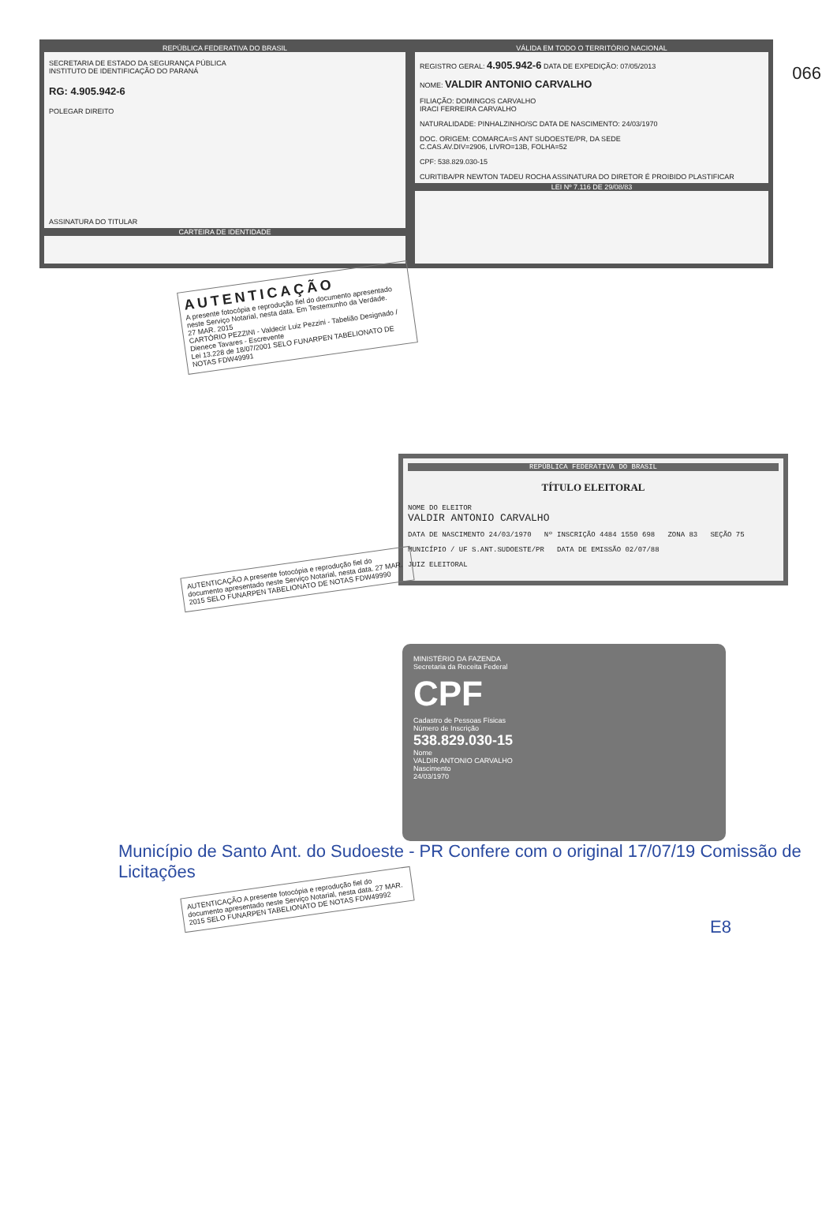066
REPÚBLICA FEDERATIVA DO BRASIL
SECRETARIA DE ESTADO DA SEGURANÇA PÚBLICA
INSTITUTO DE IDENTIFICAÇÃO DO PARANÁ
RG: 4.905.942-6
POLEGAR DIREITO
ASSINATURA DO TITULAR
CARTEIRA DE IDENTIDADE
VÁLIDA EM TODO O TERRITÓRIO NACIONAL
REGISTRO GERAL: 4.905.942-6 DATA DE EXPEDIÇÃO: 07/05/2013
NOME: VALDIR ANTONIO CARVALHO
FILIAÇÃO: DOMINGOS CARVALHO
IRACI FERREIRA CARVALHO
NATURALIDADE: PINHALZINHO/SC DATA DE NASCIMENTO: 24/03/1970
DOC. ORIGEM: COMARCA=S ANT SUDOESTE/PR, DA SEDE
C.CAS.AV.DIV=2906, LIVRO=13B, FOLHA=52
CPF: 538.829.030-15
CURITIBA/PR NEWTON TADEU ROCHA ASSINATURA DO DIRETOR É PROIBIDO PLASTIFICAR
LEI Nº 7.116 DE 29/08/83
AUTENTICAÇÃO
A presente fotocópia e reprodução fiel do documento apresentado neste Serviço Notarial, nesta data. Em Testemunho da Verdade.
27 MAR. 2015
CARTÓRIO PEZZINI - Valdecir Luiz Pezzini - Tabelião Designado / Dienece Tavares - Escrevente
Lei 13.228 de 18/07/2001 SELO FUNARPEN TABELIONATO DE NOTAS FDW49991
REPÚBLICA FEDERATIVA DO BRASIL
TÍTULO ELEITORAL
NOME DO ELEITOR
VALDIR ANTONIO CARVALHO
DATA DE NASCIMENTO 24/03/1970 Nº INSCRIÇÃO 4484 1550 698 ZONA 83 SEÇÃO 75
MUNICÍPIO / UF S.ANT.SUDOESTE/PR DATA DE EMISSÃO 02/07/88
JUIZ ELEITORAL
AUTENTICAÇÃO A presente fotocópia e reprodução fiel do documento apresentado neste Serviço Notarial, nesta data. 27 MAR. 2015 SELO FUNARPEN TABELIONATO DE NOTAS FDW49990
MINISTÉRIO DA FAZENDA
Secretaria da Receita Federal
CPF
Cadastro de Pessoas Físicas
Número de Inscrição
538.829.030-15
Nome
VALDIR ANTONIO CARVALHO
Nascimento
24/03/1970
Município de Santo Ant. do Sudoeste - PR Confere com o original 17/07/19 Comissão de Licitações
AUTENTICAÇÃO A presente fotocópia e reprodução fiel do documento apresentado neste Serviço Notarial, nesta data. 27 MAR. 2015 SELO FUNARPEN TABELIONATO DE NOTAS FDW49992
E8